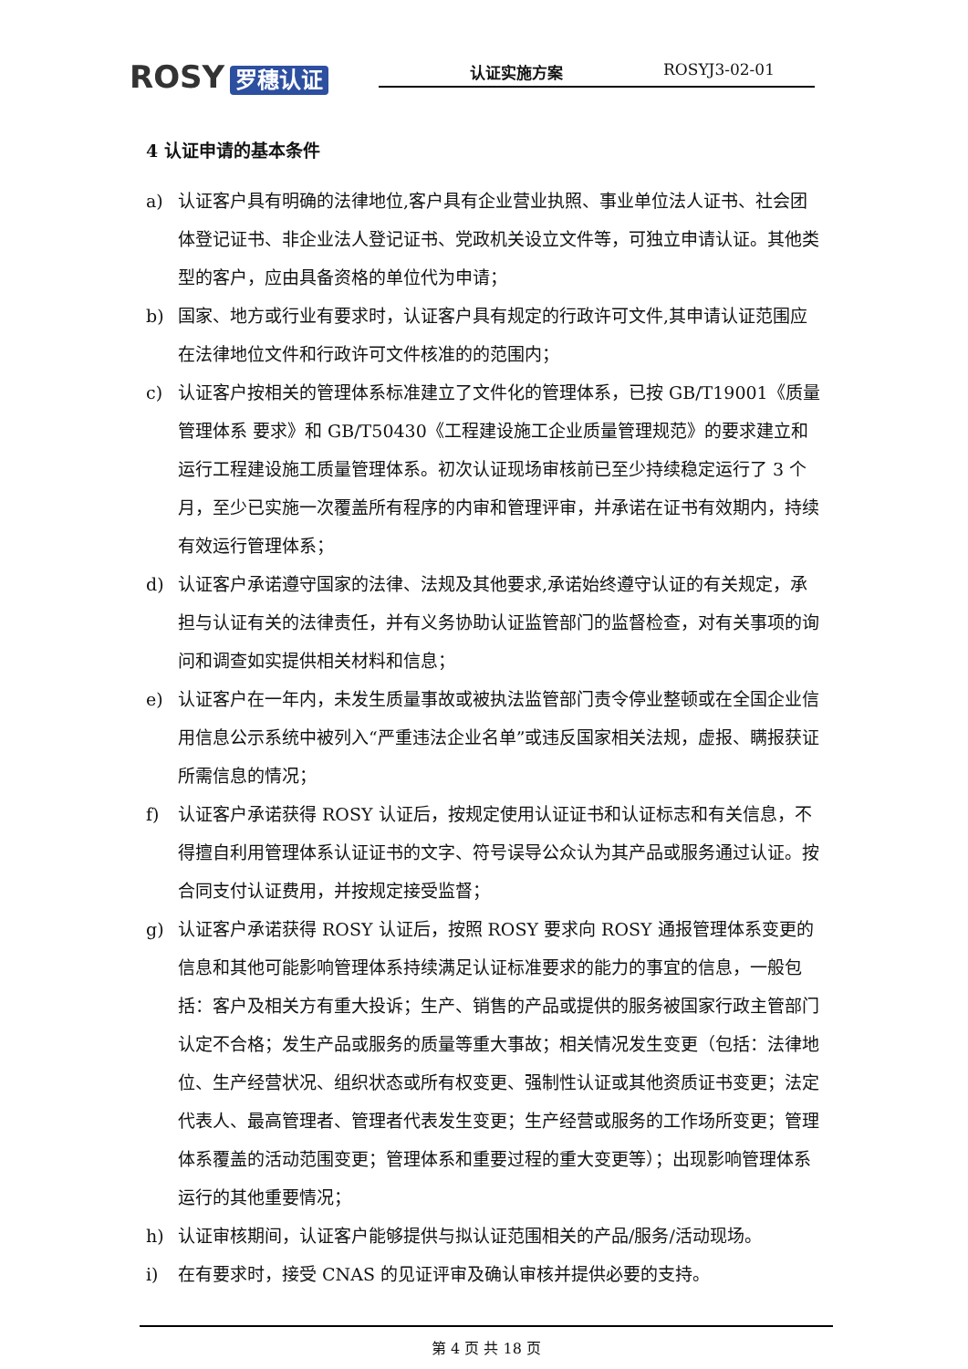RΟSY 罗穗认证 认证实施方案 ROSYJ3-02-01
4 认证申请的基本条件
a) 认证客户具有明确的法律地位,客户具有企业营业执照、事业单位法人证书、社会团体登记证书、非企业法人登记证书、党政机关设立文件等，可独立申请认证。其他类型的客户，应由具备资格的单位代为申请；
b) 国家、地方或行业有要求时，认证客户具有规定的行政许可文件,其申请认证范围应在法律地位文件和行政许可文件核准的的范围内；
c) 认证客户按相关的管理体系标准建立了文件化的管理体系，已按 GB/T19001《质量管理体系 要求》和 GB/T50430《工程建设施工企业质量管理规范》的要求建立和运行工程建设施工质量管理体系。初次认证现场审核前已至少持续稳定运行了 3 个月，至少已实施一次覆盖所有程序的内审和管理评审，并承诺在证书有效期内，持续有效运行管理体系；
d) 认证客户承诺遵守国家的法律、法规及其他要求,承诺始终遵守认证的有关规定，承担与认证有关的法律责任，并有义务协助认证监管部门的监督检查，对有关事项的询问和调查如实提供相关材料和信息；
e) 认证客户在一年内，未发生质量事故或被执法监管部门责令停业整顿或在全国企业信用信息公示系统中被列入“严重违法企业名单”或违反国家相关法规，虚报、瞒报获证所需信息的情况；
f) 认证客户承诺获得 ROSY 认证后，按规定使用认证证书和认证标志和有关信息，不得擅自利用管理体系认证证书的文字、符号误导公众认为其产品或服务通过认证。按合同支付认证费用，并按规定接受监督；
g) 认证客户承诺获得 ROSY 认证后，按照 ROSY 要求向 ROSY 通报管理体系变更的信息和其他可能影响管理体系持续满足认证标准要求的能力的事宜的信息，一般包括：客户及相关方有重大投诉；生产、销售的产品或提供的服务被国家行政主管部门认定不合格；发生产品或服务的质量等重大事故；相关情况发生变更（包括：法律地位、生产经营状况、组织状态或所有权变更、强制性认证或其他资质证书变更；法定代表人、最高管理者、管理者代表发生变更；生产经营或服务的工作场所变更；管理体系覆盖的活动范围变更；管理体系和重要过程的重大变更等）；出现影响管理体系运行的其他重要情况；
h) 认证审核期间，认证客户能够提供与拟认证范围相关的产品/服务/活动现场。
i) 在有要求时，接受 CNAS 的见证评审及确认审核并提供必要的支持。
第 4 页 共 18 页